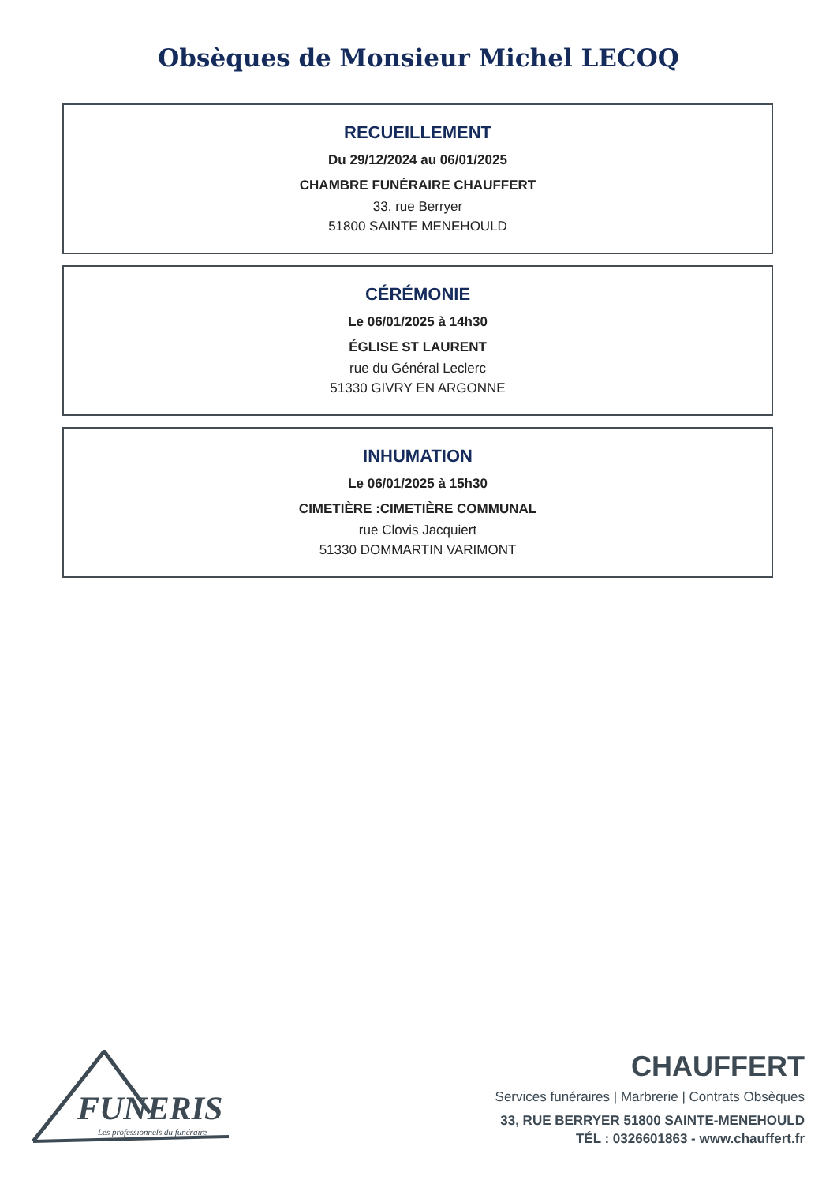Obsèques de Monsieur Michel LECOQ
RECUEILLEMENT
Du 29/12/2024 au 06/01/2025
CHAMBRE FUNÉRAIRE CHAUFFERT
33, rue Berryer
51800 SAINTE MENEHOULD
CÉRÉMONIE
Le 06/01/2025 à 14h30
ÉGLISE ST LAURENT
rue du Général Leclerc
51330 GIVRY EN ARGONNE
INHUMATION
Le 06/01/2025 à 15h30
CIMETIÈRE :CIMETIÈRE COMMUNAL
rue Clovis Jacquiert
51330 DOMMARTIN VARIMONT
FUNERIS
Les professionnels du funéraire
CHAUFFERT
Services funéraires | Marbrerie | Contrats Obsèques
33, RUE BERRYER 51800 SAINTE-MENEHOULD
TÉL : 0326601863 - www.chauffert.fr